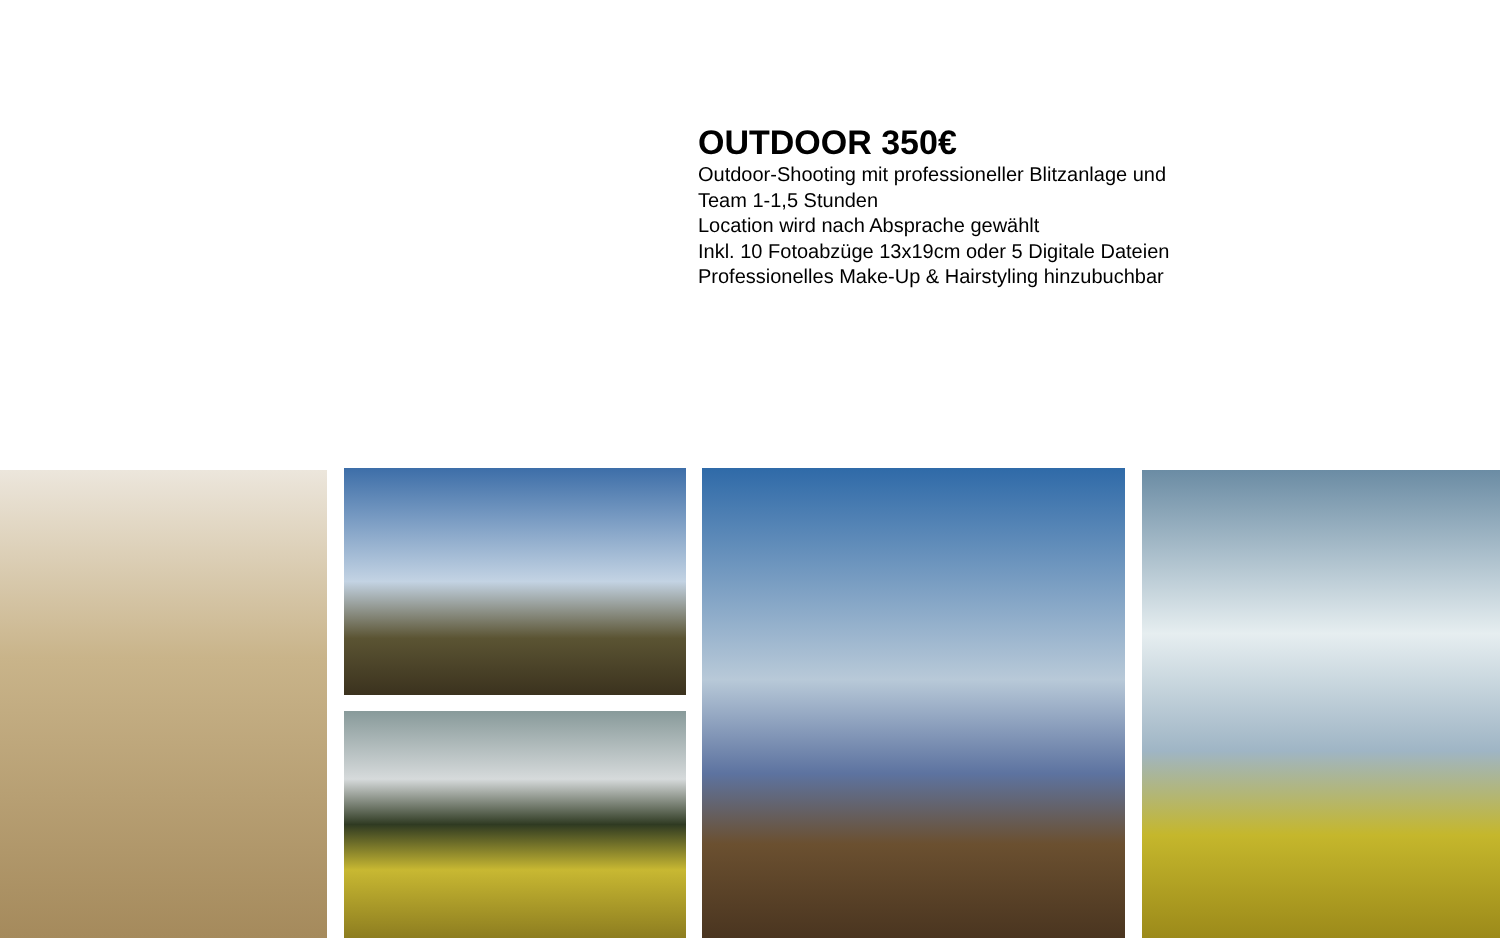OUTDOOR 350€
Outdoor-Shooting mit professioneller Blitzanlage und Team 1-1,5 Stunden
Location wird nach Absprache gewählt
Inkl. 10 Fotoabzüge 13x19cm oder 5 Digitale Dateien
Professionelles Make-Up & Hairstyling hinzubuchbar